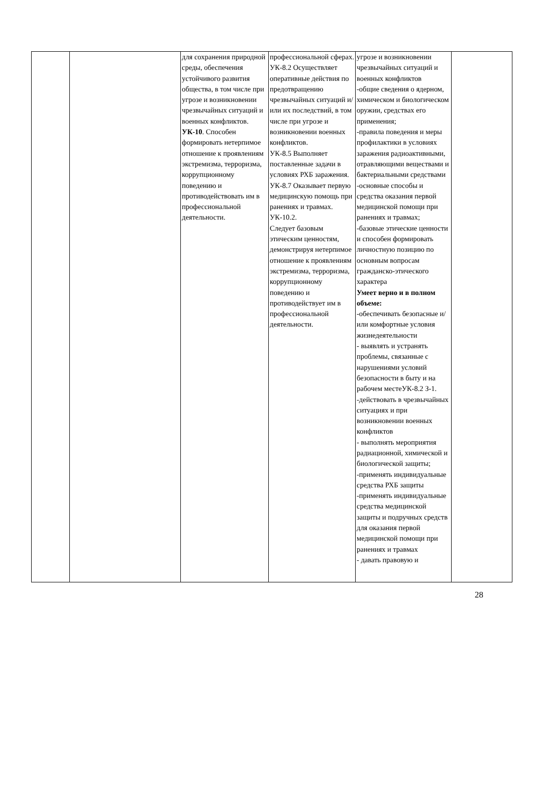| | | для сохранения природной среды, обеспечения устойчивого развития общества, в том числе при угрозе и возникновении чрезвычайных ситуаций и военных конфликтов. УК-10 . Способен формировать нетерпимое отношение к проявлениям экстремизма, терроризма, коррупционному поведению и противодействовать им в профессиональной деятельности. | профессиональной сферах. УК-8.2 Осуществляет оперативные действия по предотвращению чрезвычайных ситуаций и/или их последствий, в том числе при угрозе и возникновении военных конфликтов. УК-8.5 Выполняет поставленные задачи в условиях РХБ заражения. УК-8.7 Оказывает первую медицинскую помощь при ранениях и травмах. УК-10.2. Следует базовым этическим ценностям, демонстрируя нетерпимое отношение к проявлениям экстремизма, терроризма, коррупционному поведению и противодействует им в профессиональной деятельности. | угрозе и возникновении чрезвычайных ситуаций и военных конфликтов -общие сведения о ядерном, химическом и биологическом оружии, средствах его применения; -правила поведения и меры профилактики в условиях заражения радиоактивными, отравляющими веществами и бактериальными средствами -основные способы и средства оказания первой медицинской помощи при ранениях и травмах; -базовые этические ценности и способен формировать личностную позицию по основным вопросам гражданско-этического характера Умеет верно и в полном объеме: -обеспечивать безопасные и/или комфортные условия жизнедеятельности - выявлять и устранять проблемы, связанные с нарушениями условий безопасности в быту и на рабочем местеУК-8.2 З-1. -действовать в чрезвычайных ситуациях и при возникновении военных конфликтов - выполнять мероприятия радиационной, химической и биологической защиты; -применять индивидуальные средства РХБ защиты -применять индивидуальные средства медицинской защиты и подручных средств для оказания первой медицинской помощи при ранениях и травмах - давать правовую и | |
28